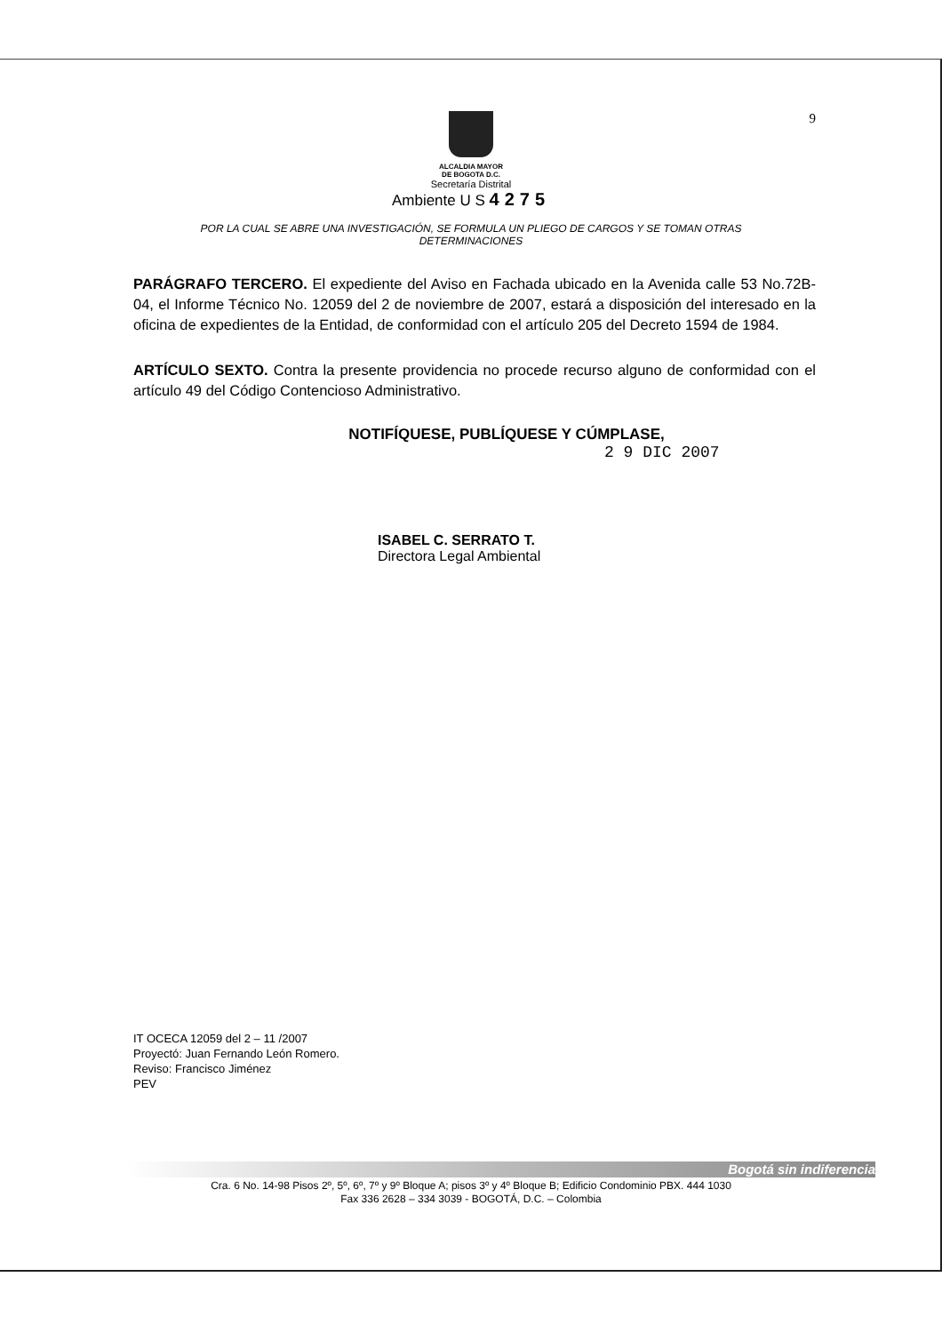9
ALCALDIA MAYOR
DE BOGOTA D.C.
Secretaría Distrital
Ambiente U S 4275
POR LA CUAL SE ABRE UNA INVESTIGACIÓN, SE FORMULA UN PLIEGO DE CARGOS Y SE TOMAN OTRAS DETERMINACIONES
PARÁGRAFO TERCERO. El expediente del Aviso en Fachada ubicado en la Avenida calle 53 No.72B-04, el Informe Técnico No. 12059 del 2 de noviembre de 2007, estará a disposición del interesado en la oficina de expedientes de la Entidad, de conformidad con el artículo 205 del Decreto 1594 de 1984.
ARTÍCULO SEXTO. Contra la presente providencia no procede recurso alguno de conformidad con el artículo 49 del Código Contencioso Administrativo.
NOTIFÍQUESE, PUBLÍQUESE Y CÚMPLASE,
2 9 DIC 2007
ISABEL C. SERRATO T.
Directora Legal Ambiental
IT OCECA 12059 del 2 – 11 /2007
Proyectó: Juan Fernando León Romero.
Reviso: Francisco Jiménez
PEV
Bogotá sin indiferencia
Cra. 6 No. 14-98 Pisos 2º, 5º, 6º, 7º y 9º Bloque A; pisos 3º y 4º Bloque B; Edificio Condominio PBX. 444 1030
Fax 336 2628 – 334 3039 - BOGOTÁ, D.C. – Colombia